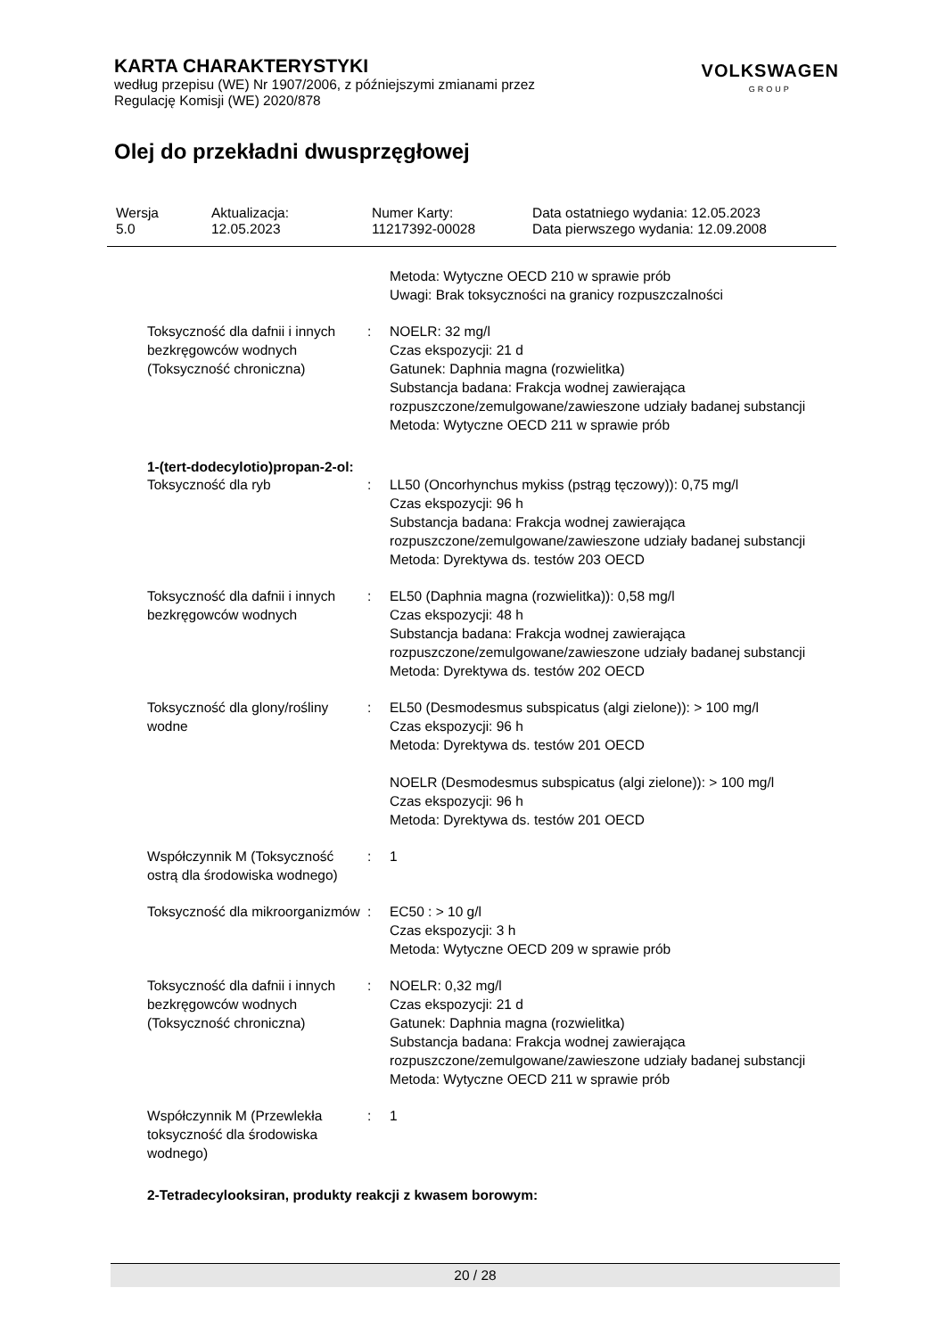KARTA CHARAKTERYSTYKI
według przepisu (WE) Nr 1907/2006, z późniejszymi zmianami przez
Regulację Komisji (WE) 2020/878
VOLKSWAGEN
GROUP
Olej do przekładni dwusprzęgłowej
| Wersja 5.0 | Aktualizacja: 12.05.2023 | Numer Karty: 11217392-00028 | Data ostatniego wydania: 12.05.2023 Data pierwszego wydania: 12.09.2008 |
| | | Metoda: Wytyczne OECD 210 w sprawie prób Uwagi: Brak toksyczności na granicy rozpuszczalności |
| Toksyczność dla dafnii i innych bezkręgowców wodnych (Toksyczność chroniczna) | : | NOELR: 32 mg/l Czas ekspozycji: 21 d Gatunek: Daphnia magna (rozwielitka) Substancja badana: Frakcja wodnej zawierająca rozpuszczone/zemulgowane/zawieszone udziały badanej substancji Metoda: Wytyczne OECD 211 w sprawie prób |
1-(tert-dodecylotio)propan-2-ol:
| Toksyczność dla ryb | : | LL50 (Oncorhynchus mykiss (pstrąg tęczowy)): 0,75 mg/l Czas ekspozycji: 96 h Substancja badana: Frakcja wodnej zawierająca rozpuszczone/zemulgowane/zawieszone udziały badanej substancji Metoda: Dyrektywa ds. testów 203 OECD |
| Toksyczność dla dafnii i innych bezkręgowców wodnych | : | EL50 (Daphnia magna (rozwielitka)): 0,58 mg/l Czas ekspozycji: 48 h Substancja badana: Frakcja wodnej zawierająca rozpuszczone/zemulgowane/zawieszone udziały badanej substancji Metoda: Dyrektywa ds. testów 202 OECD |
| Toksyczność dla glony/rośliny wodne | : | EL50 (Desmodesmus subspicatus (algi zielone)): > 100 mg/l Czas ekspozycji: 96 h Metoda: Dyrektywa ds. testów 201 OECD NOELR (Desmodesmus subspicatus (algi zielone)): > 100 mg/l Czas ekspozycji: 96 h Metoda: Dyrektywa ds. testów 201 OECD |
| Współczynnik M (Toksyczność ostrą dla środowiska wodnego) | : | 1 |
| Toksyczność dla mikroorganizmów | : | EC50 : > 10 g/l Czas ekspozycji: 3 h Metoda: Wytyczne OECD 209 w sprawie prób |
| Toksyczność dla dafnii i innych bezkręgowców wodnych (Toksyczność chroniczna) | : | NOELR: 0,32 mg/l Czas ekspozycji: 21 d Gatunek: Daphnia magna (rozwielitka) Substancja badana: Frakcja wodnej zawierająca rozpuszczone/zemulgowane/zawieszone udziały badanej substancji Metoda: Wytyczne OECD 211 w sprawie prób |
| Współczynnik M (Przewlekła toksyczność dla środowiska wodnego) | : | 1 |
2-Tetradecylooksiran, produkty reakcji z kwasem borowym:
20 / 28